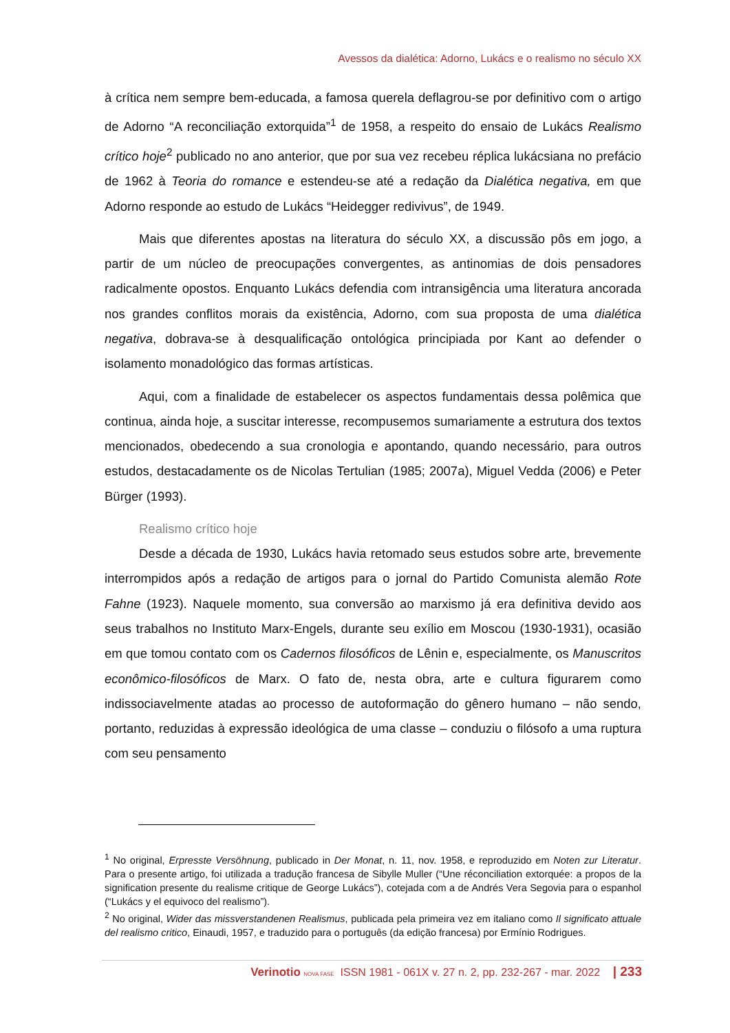Avessos da dialética: Adorno, Lukács e o realismo no século XX
à crítica nem sempre bem-educada, a famosa querela deflagrou-se por definitivo com o artigo de Adorno “A reconciliação extorquida”<sup>1</sup> de 1958, a respeito do ensaio de Lukács Realismo crítico hoje<sup>2</sup> publicado no ano anterior, que por sua vez recebeu réplica lukácsiana no prefácio de 1962 à Teoria do romance e estendeu-se até a redação da Dialética negativa, em que Adorno responde ao estudo de Lukács “Heidegger redivivus”, de 1949.
Mais que diferentes apostas na literatura do século XX, a discussão pôs em jogo, a partir de um núcleo de preocupações convergentes, as antinomias de dois pensadores radicalmente opostos. Enquanto Lukács defendia com intransigência uma literatura ancorada nos grandes conflitos morais da existência, Adorno, com sua proposta de uma dialética negativa, dobrava-se à desqualificação ontológica principiada por Kant ao defender o isolamento monadológico das formas artísticas.
Aqui, com a finalidade de estabelecer os aspectos fundamentais dessa polêmica que continua, ainda hoje, a suscitar interesse, recompusemos sumariamente a estrutura dos textos mencionados, obedecendo a sua cronologia e apontando, quando necessário, para outros estudos, destacadamente os de Nicolas Tertulian (1985; 2007a), Miguel Vedda (2006) e Peter Bürger (1993).
Realismo crítico hoje
Desde a década de 1930, Lukács havia retomado seus estudos sobre arte, brevemente interrompidos após a redação de artigos para o jornal do Partido Comunista alemão Rote Fahne (1923). Naquele momento, sua conversão ao marxismo já era definitiva devido aos seus trabalhos no Instituto Marx-Engels, durante seu exílio em Moscou (1930-1931), ocasião em que tomou contato com os Cadernos filosóficos de Lênin e, especialmente, os Manuscritos econômico-filosóficos de Marx. O fato de, nesta obra, arte e cultura figurarem como indissociavelmente atadas ao processo de autoformação do gênero humano – não sendo, portanto, reduzidas à expressão ideológica de uma classe – conduziu o filósofo a uma ruptura com seu pensamento
<sup>1</sup> No original, Erpresste Versöhnung, publicado in Der Monat, n. 11, nov. 1958, e reproduzido em Noten zur Literatur. Para o presente artigo, foi utilizada a tradução francesa de Sibylle Muller (“Une réconciliation extorquée: a propos de la signification presente du realisme critique de George Lukács”), cotejada com a de Andrés Vera Segovia para o espanhol (“Lukács y el equivoco del realismo”).
<sup>2</sup> No original, Wider das missverstandenen Realismus, publicada pela primeira vez em italiano como Il significato attuale del realismo critico, Einaudi, 1957, e traduzido para o português (da edição francesa) por Ermínio Rodrigues.
Verinotio NOVA FASE ISSN 1981 - 061X v. 27 n. 2, pp. 232-267 - mar. 2022 | 233